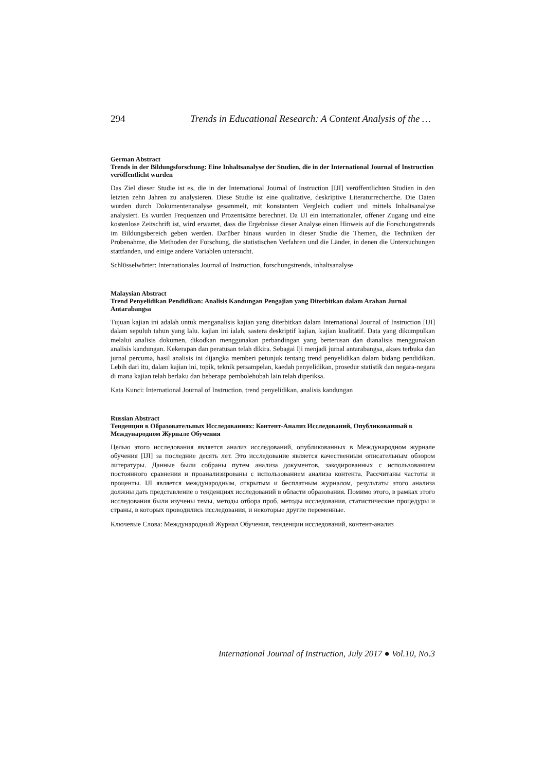294 Trends in Educational Research: A Content Analysis of the …
German Abstract
Trends in der Bildungsforschung: Eine Inhaltsanalyse der Studien, die in der International Journal of Instruction veröffentlicht wurden
Das Ziel dieser Studie ist es, die in der International Journal of Instruction [IJI] veröffentlichten Studien in den letzten zehn Jahren zu analysieren. Diese Studie ist eine qualitative, deskriptive Literaturrecherche. Die Daten wurden durch Dokumentenanalyse gesammelt, mit konstantem Vergleich codiert und mittels Inhaltsanalyse analysiert. Es wurden Frequenzen und Prozentsätze berechnet. Da IJI ein internationaler, offener Zugang und eine kostenlose Zeitschrift ist, wird erwartet, dass die Ergebnisse dieser Analyse einen Hinweis auf die Forschungstrends im Bildungsbereich geben werden. Darüber hinaus wurden in dieser Studie die Themen, die Techniken der Probenahme, die Methoden der Forschung, die statistischen Verfahren und die Länder, in denen die Untersuchungen stattfanden, und einige andere Variablen untersucht.
Schlüsselwörter: Internationales Journal of Instruction, forschungstrends, inhaltsanalyse
Malaysian Abstract
Trend Penyelidikan Pendidikan: Analisis Kandungan Pengajian yang Diterbitkan dalam Arahan Jurnal Antarabangsa
Tujuan kajian ini adalah untuk menganalisis kajian yang diterbitkan dalam International Journal of Instruction [IJI] dalam sepuluh tahun yang lalu. kajian ini ialah, sastera deskriptif kajian, kajian kualitatif. Data yang dikumpulkan melalui analisis dokumen, dikodkan menggunakan perbandingan yang berterusan dan dianalisis menggunakan analisis kandungan. Kekerapan dan peratusan telah dikira. Sebagai Iji menjadi jurnal antarabangsa, akses terbuka dan jurnal percuma, hasil analisis ini dijangka memberi petunjuk tentang trend penyelidikan dalam bidang pendidikan. Lebih dari itu, dalam kajian ini, topik, teknik persampelan, kaedah penyelidikan, prosedur statistik dan negara-negara di mana kajian telah berlaku dan beberapa pembolehubah lain telah diperiksa.
Kata Kunci: International Journal of Instruction, trend penyelidikan, analisis kandungan
Russian Abstract
Тенденции в Образовательных Исследованиях: Контент-Анализ Исследований, Опубликованный в Международном Журнале Обучения
Целью этого исследования является анализ исследований, опубликованных в Международном журнале обучения [IJI] за последние десять лет. Это исследование является качественным описательным обзором литературы. Данные были собраны путем анализа документов, закодированных с использованием постоянного сравнения и проанализированы с использованием анализа контента. Рассчитаны частоты и проценты. IJI является международным, открытым и бесплатным журналом, результаты этого анализа должны дать представление о тенденциях исследований в области образования. Помимо этого, в рамках этого исследования были изучены темы, методы отбора проб, методы исследования, статистические процедуры и страны, в которых проводились исследования, и некоторые другие переменные.
Ключевые Слова: Международный Журнал Обучения, тенденции исследований, контент-анализ
International Journal of Instruction, July 2017 ● Vol.10, No.3